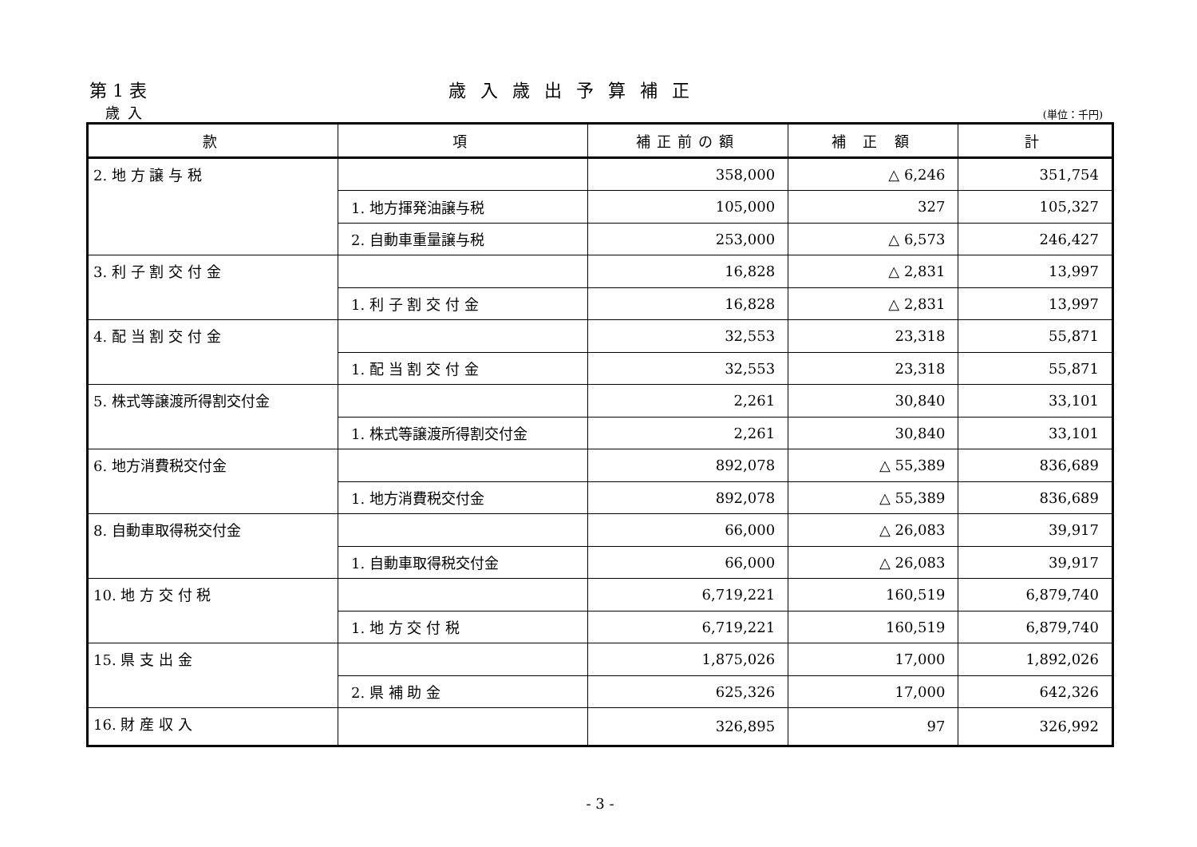第 1 表 歳入歳出予算補正
歳入
(単位：千円)
| 款 | 項 | 補正前の額 | 補 正 額 | 計 |
| --- | --- | --- | --- | --- |
| 2. 地 方 譲 与 税 | | 358,000 | △ 6,246 | 351,754 |
| | 1. 地方揮発油譲与税 | 105,000 | 327 | 105,327 |
| | 2. 自動車重量譲与税 | 253,000 | △ 6,573 | 246,427 |
| 3. 利 子 割 交 付 金 | | 16,828 | △ 2,831 | 13,997 |
| | 1. 利 子 割 交 付 金 | 16,828 | △ 2,831 | 13,997 |
| 4. 配 当 割 交 付 金 | | 32,553 | 23,318 | 55,871 |
| | 1. 配 当 割 交 付 金 | 32,553 | 23,318 | 55,871 |
| 5. 株式等譲渡所得割交付金 | | 2,261 | 30,840 | 33,101 |
| | 1. 株式等譲渡所得割交付金 | 2,261 | 30,840 | 33,101 |
| 6. 地方消費税交付金 | | 892,078 | △ 55,389 | 836,689 |
| | 1. 地方消費税交付金 | 892,078 | △ 55,389 | 836,689 |
| 8. 自動車取得税交付金 | | 66,000 | △ 26,083 | 39,917 |
| | 1. 自動車取得税交付金 | 66,000 | △ 26,083 | 39,917 |
| 10. 地 方 交 付 税 | | 6,719,221 | 160,519 | 6,879,740 |
| | 1. 地 方 交 付 税 | 6,719,221 | 160,519 | 6,879,740 |
| 15. 県 支 出 金 | | 1,875,026 | 17,000 | 1,892,026 |
| | 2. 県 補 助 金 | 625,326 | 17,000 | 642,326 |
| 16. 財 産 収 入 | | 326,895 | 97 | 326,992 |
- 3 -